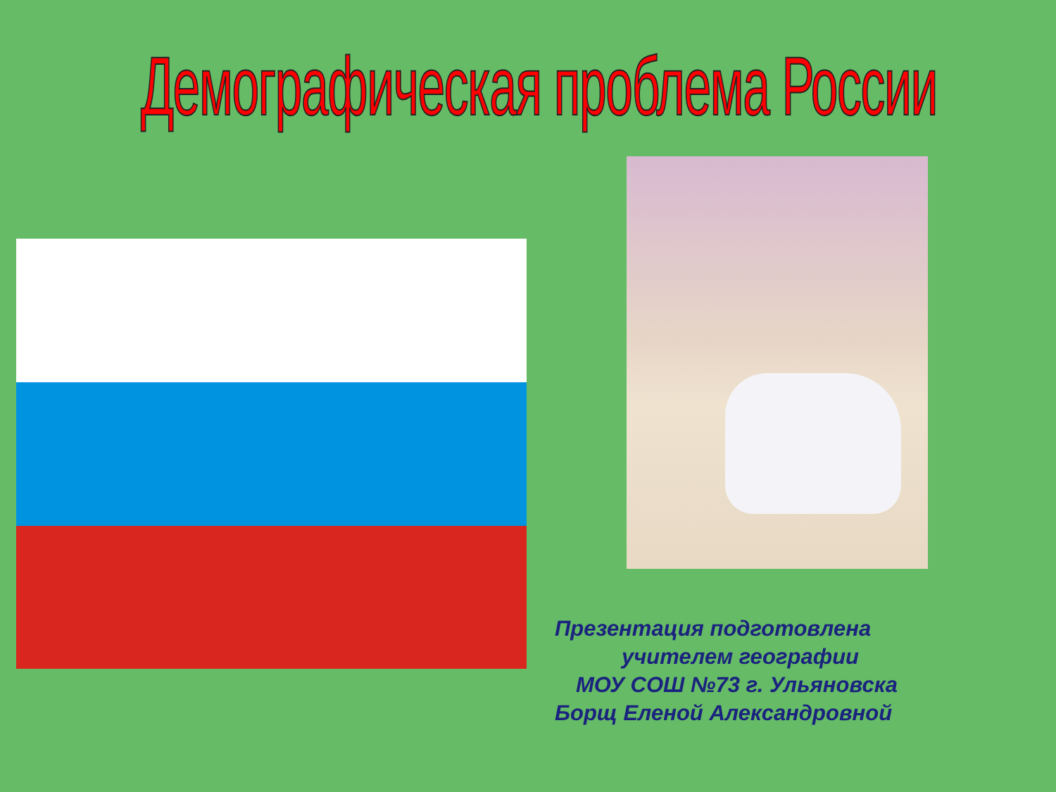Демографическая проблема России
Презентация подготовлена
учителем географии
МОУ СОШ №73 г. Ульяновска
Борщ Еленой Александровной